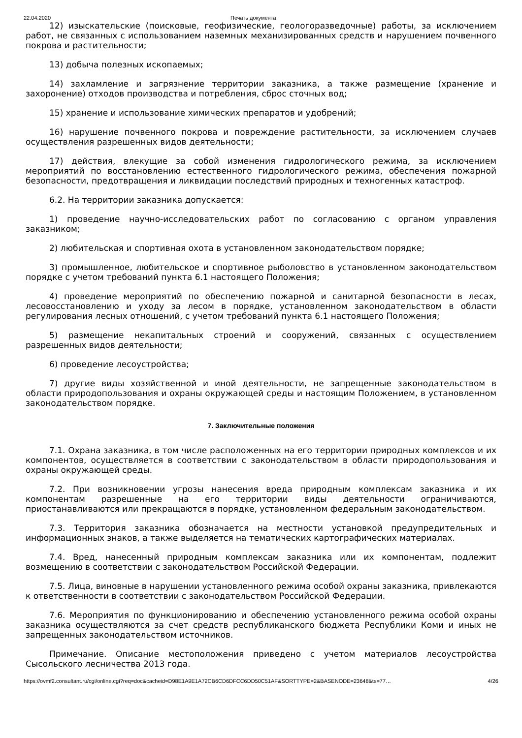22.04.2020 Печать документа
12) изыскательские (поисковые, геофизические, геологоразведочные) работы, за исключением работ, не связанных с использованием наземных механизированных средств и нарушением почвенного покрова и растительности;
13) добыча полезных ископаемых;
14) захламление и загрязнение территории заказника, а также размещение (хранение и захоронение) отходов производства и потребления, сброс сточных вод;
15) хранение и использование химических препаратов и удобрений;
16) нарушение почвенного покрова и повреждение растительности, за исключением случаев осуществления разрешенных видов деятельности;
17) действия, влекущие за собой изменения гидрологического режима, за исключением мероприятий по восстановлению естественного гидрологического режима, обеспечения пожарной безопасности, предотвращения и ликвидации последствий природных и техногенных катастроф.
6.2. На территории заказника допускается:
1) проведение научно-исследовательских работ по согласованию с органом управления заказником;
2) любительская и спортивная охота в установленном законодательством порядке;
3) промышленное, любительское и спортивное рыболовство в установленном законодательством порядке с учетом требований пункта 6.1 настоящего Положения;
4) проведение мероприятий по обеспечению пожарной и санитарной безопасности в лесах, лесовосстановлению и уходу за лесом в порядке, установленном законодательством в области регулирования лесных отношений, с учетом требований пункта 6.1 настоящего Положения;
5) размещение некапитальных строений и сооружений, связанных с осуществлением разрешенных видов деятельности;
6) проведение лесоустройства;
7) другие виды хозяйственной и иной деятельности, не запрещенные законодательством в области природопользования и охраны окружающей среды и настоящим Положением, в установленном законодательством порядке.
7. Заключительные положения
7.1. Охрана заказника, в том числе расположенных на его территории природных комплексов и их компонентов, осуществляется в соответствии с законодательством в области природопользования и охраны окружающей среды.
7.2. При возникновении угрозы нанесения вреда природным комплексам заказника и их компонентам разрешенные на его территории виды деятельности ограничиваются, приостанавливаются или прекращаются в порядке, установленном федеральным законодательством.
7.3. Территория заказника обозначается на местности установкой предупредительных и информационных знаков, а также выделяется на тематических картографических материалах.
7.4. Вред, нанесенный природным комплексам заказника или их компонентам, подлежит возмещению в соответствии с законодательством Российской Федерации.
7.5. Лица, виновные в нарушении установленного режима особой охраны заказника, привлекаются к ответственности в соответствии с законодательством Российской Федерации.
7.6. Мероприятия по функционированию и обеспечению установленного режима особой охраны заказника осуществляются за счет средств республиканского бюджета Республики Коми и иных не запрещенных законодательством источников.
Примечание. Описание местоположения приведено с учетом материалов лесоустройства Сысольского лесничества 2013 года.
https://ovmf2.consultant.ru/cgi/online.cgi?req=doc&cacheid=D98E1A9E1A72CB6CD6DFCC6DD50C51AF&SORTTYPE=2&BASENODE=23648&ts=77… 4/26